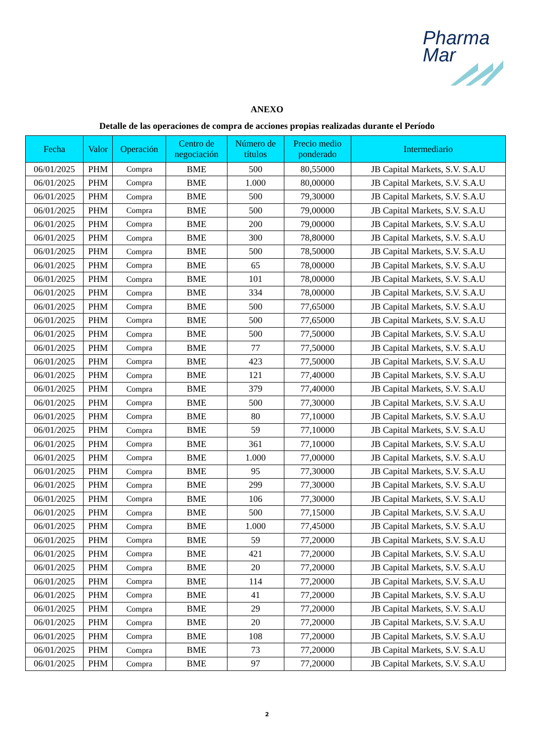Pharma
Mar
ANEXO
Detalle de las operaciones de compra de acciones propias realizadas durante el Período
| Fecha | Valor | Operación | Centro de negociación | Número de títulos | Precio medio ponderado | Intermediario |
| --- | --- | --- | --- | --- | --- | --- |
| 06/01/2025 | PHM | Compra | BME | 500 | 80,55000 | JB Capital Markets, S.V. S.A.U |
| 06/01/2025 | PHM | Compra | BME | 1.000 | 80,00000 | JB Capital Markets, S.V. S.A.U |
| 06/01/2025 | PHM | Compra | BME | 500 | 79,30000 | JB Capital Markets, S.V. S.A.U |
| 06/01/2025 | PHM | Compra | BME | 500 | 79,00000 | JB Capital Markets, S.V. S.A.U |
| 06/01/2025 | PHM | Compra | BME | 200 | 79,00000 | JB Capital Markets, S.V. S.A.U |
| 06/01/2025 | PHM | Compra | BME | 300 | 78,80000 | JB Capital Markets, S.V. S.A.U |
| 06/01/2025 | PHM | Compra | BME | 500 | 78,50000 | JB Capital Markets, S.V. S.A.U |
| 06/01/2025 | PHM | Compra | BME | 65 | 78,00000 | JB Capital Markets, S.V. S.A.U |
| 06/01/2025 | PHM | Compra | BME | 101 | 78,00000 | JB Capital Markets, S.V. S.A.U |
| 06/01/2025 | PHM | Compra | BME | 334 | 78,00000 | JB Capital Markets, S.V. S.A.U |
| 06/01/2025 | PHM | Compra | BME | 500 | 77,65000 | JB Capital Markets, S.V. S.A.U |
| 06/01/2025 | PHM | Compra | BME | 500 | 77,65000 | JB Capital Markets, S.V. S.A.U |
| 06/01/2025 | PHM | Compra | BME | 500 | 77,50000 | JB Capital Markets, S.V. S.A.U |
| 06/01/2025 | PHM | Compra | BME | 77 | 77,50000 | JB Capital Markets, S.V. S.A.U |
| 06/01/2025 | PHM | Compra | BME | 423 | 77,50000 | JB Capital Markets, S.V. S.A.U |
| 06/01/2025 | PHM | Compra | BME | 121 | 77,40000 | JB Capital Markets, S.V. S.A.U |
| 06/01/2025 | PHM | Compra | BME | 379 | 77,40000 | JB Capital Markets, S.V. S.A.U |
| 06/01/2025 | PHM | Compra | BME | 500 | 77,30000 | JB Capital Markets, S.V. S.A.U |
| 06/01/2025 | PHM | Compra | BME | 80 | 77,10000 | JB Capital Markets, S.V. S.A.U |
| 06/01/2025 | PHM | Compra | BME | 59 | 77,10000 | JB Capital Markets, S.V. S.A.U |
| 06/01/2025 | PHM | Compra | BME | 361 | 77,10000 | JB Capital Markets, S.V. S.A.U |
| 06/01/2025 | PHM | Compra | BME | 1.000 | 77,00000 | JB Capital Markets, S.V. S.A.U |
| 06/01/2025 | PHM | Compra | BME | 95 | 77,30000 | JB Capital Markets, S.V. S.A.U |
| 06/01/2025 | PHM | Compra | BME | 299 | 77,30000 | JB Capital Markets, S.V. S.A.U |
| 06/01/2025 | PHM | Compra | BME | 106 | 77,30000 | JB Capital Markets, S.V. S.A.U |
| 06/01/2025 | PHM | Compra | BME | 500 | 77,15000 | JB Capital Markets, S.V. S.A.U |
| 06/01/2025 | PHM | Compra | BME | 1.000 | 77,45000 | JB Capital Markets, S.V. S.A.U |
| 06/01/2025 | PHM | Compra | BME | 59 | 77,20000 | JB Capital Markets, S.V. S.A.U |
| 06/01/2025 | PHM | Compra | BME | 421 | 77,20000 | JB Capital Markets, S.V. S.A.U |
| 06/01/2025 | PHM | Compra | BME | 20 | 77,20000 | JB Capital Markets, S.V. S.A.U |
| 06/01/2025 | PHM | Compra | BME | 114 | 77,20000 | JB Capital Markets, S.V. S.A.U |
| 06/01/2025 | PHM | Compra | BME | 41 | 77,20000 | JB Capital Markets, S.V. S.A.U |
| 06/01/2025 | PHM | Compra | BME | 29 | 77,20000 | JB Capital Markets, S.V. S.A.U |
| 06/01/2025 | PHM | Compra | BME | 20 | 77,20000 | JB Capital Markets, S.V. S.A.U |
| 06/01/2025 | PHM | Compra | BME | 108 | 77,20000 | JB Capital Markets, S.V. S.A.U |
| 06/01/2025 | PHM | Compra | BME | 73 | 77,20000 | JB Capital Markets, S.V. S.A.U |
| 06/01/2025 | PHM | Compra | BME | 97 | 77,20000 | JB Capital Markets, S.V. S.A.U |
2